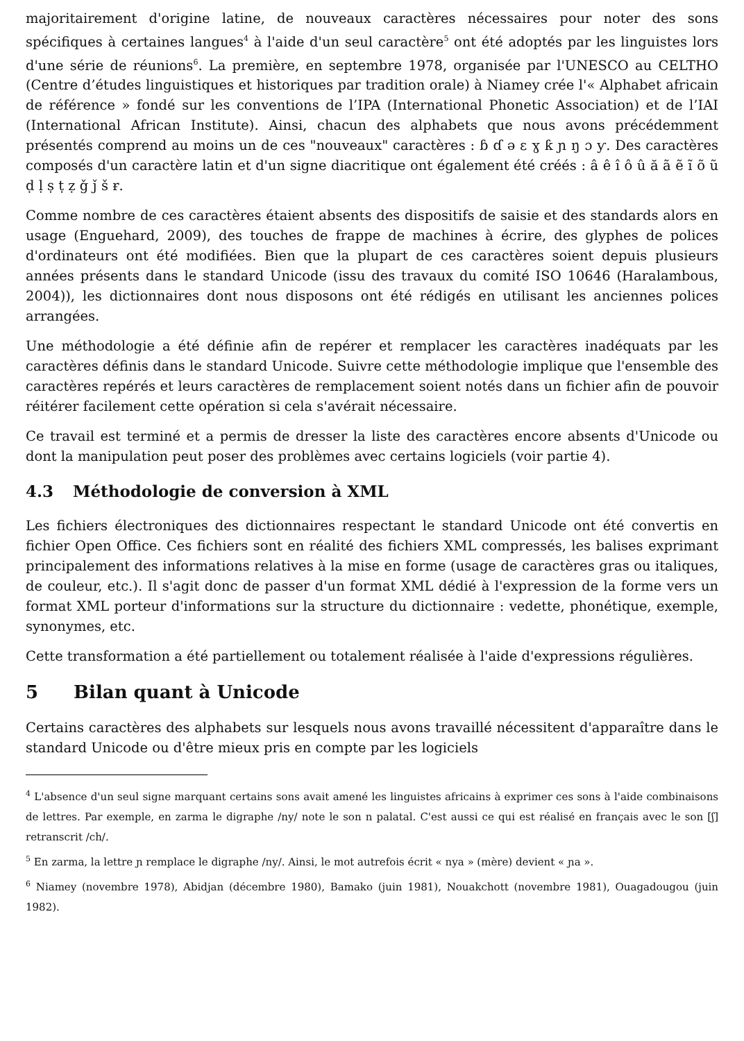majoritairement d'origine latine, de nouveaux caractères nécessaires pour noter des sons spécifiques à certaines langues<sup>4</sup> à l'aide d'un seul caractère<sup>5</sup> ont été adoptés par les linguistes lors d'une série de réunions<sup>6</sup>. La première, en septembre 1978, organisée par l'UNESCO au CELTHO (Centre d’études linguistiques et historiques par tradition orale) à Niamey crée l'« Alphabet africain de référence » fondé sur les conventions de l’IPA (International Phonetic Association) et de l’IAI (International African Institute). Ainsi, chacun des alphabets que nous avons précédemment présentés comprend au moins un de ces "nouveaux" caractères : ɓ ɗ ə ɛ ɣ ƙ ɲ ŋ ɔ ƴ. Des caractères composés d'un caractère latin et d'un signe diacritique ont également été créés : â ê î ô û ă ã ẽ ĩ õ ũ ḍ ḷ ṣ ṭ ẓ ǧ ǰ š ɍ.
Comme nombre de ces caractères étaient absents des dispositifs de saisie et des standards alors en usage (Enguehard, 2009), des touches de frappe de machines à écrire, des glyphes de polices d'ordinateurs ont été modifiées. Bien que la plupart de ces caractères soient depuis plusieurs années présents dans le standard Unicode (issu des travaux du comité ISO 10646 (Haralambous, 2004)), les dictionnaires dont nous disposons ont été rédigés en utilisant les anciennes polices arrangées.
Une méthodologie a été définie afin de repérer et remplacer les caractères inadéquats par les caractères définis dans le standard Unicode. Suivre cette méthodologie implique que l'ensemble des caractères repérés et leurs caractères de remplacement soient notés dans un fichier afin de pouvoir réitérer facilement cette opération si cela s'avérait nécessaire.
Ce travail est terminé et a permis de dresser la liste des caractères encore absents d'Unicode ou dont la manipulation peut poser des problèmes avec certains logiciels (voir partie 4).
4.3 Méthodologie de conversion à XML
Les fichiers électroniques des dictionnaires respectant le standard Unicode ont été convertis en fichier Open Office. Ces fichiers sont en réalité des fichiers XML compressés, les balises exprimant principalement des informations relatives à la mise en forme (usage de caractères gras ou italiques, de couleur, etc.). Il s'agit donc de passer d'un format XML dédié à l'expression de la forme vers un format XML porteur d'informations sur la structure du dictionnaire : vedette, phonétique, exemple, synonymes, etc.
Cette transformation a été partiellement ou totalement réalisée à l'aide d'expressions régulières.
5 Bilan quant à Unicode
Certains caractères des alphabets sur lesquels nous avons travaillé nécessitent d'apparaître dans le standard Unicode ou d'être mieux pris en compte par les logiciels
<sup>4</sup> L'absence d'un seul signe marquant certains sons avait amené les linguistes africains à exprimer ces sons à l'aide combinaisons de lettres. Par exemple, en zarma le digraphe /ny/ note le son n palatal. C'est aussi ce qui est réalisé en français avec le son [ʃ] retranscrit /ch/.
<sup>5</sup> En zarma, la lettre ɲ remplace le digraphe /ny/. Ainsi, le mot autrefois écrit « nya » (mère) devient « ɲa ».
<sup>6</sup> Niamey (novembre 1978), Abidjan (décembre 1980), Bamako (juin 1981), Nouakchott (novembre 1981), Ouagadougou (juin 1982).